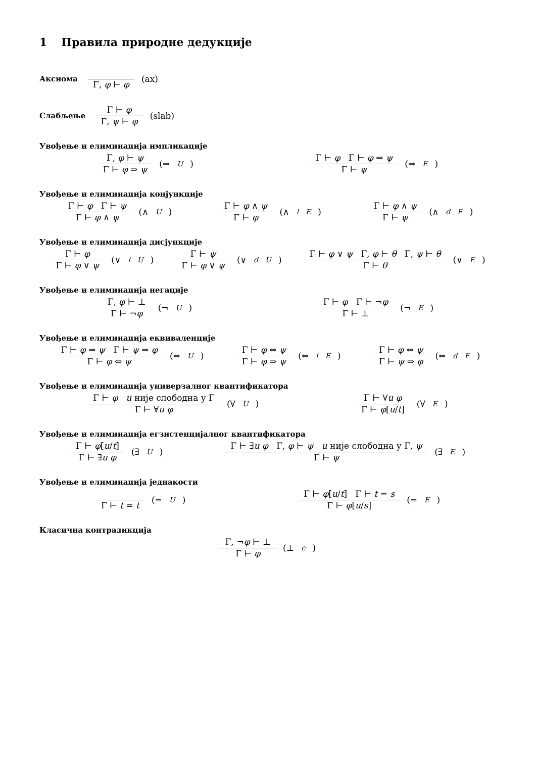1 Правила природне дедукције
Аксиома Γ, φ ⊢ φ (ax)
Слабљење Γ ⊢ φ Γ, ψ ⊢ φ (slab)
Увођење и елиминација импликације
Γ, φ ⊢ ψ Γ ⊢ φ ⇒ ψ (⇒<sub>U</sub>) Γ ⊢ φ Γ ⊢ φ ⇒ ψ Γ ⊢ ψ (⇒<sub>E</sub>)
Увођење и елиминација конјункције
Γ ⊢ φ Γ ⊢ ψ Γ ⊢ φ ∧ ψ (∧<sub>U</sub>) Γ ⊢ φ ∧ ψ Γ ⊢ φ (∧<sup>l</sup><sub>E</sub>) Γ ⊢ φ ∧ ψ Γ ⊢ ψ (∧<sup>d</sup><sub>E</sub>)
Увођење и елиминација дисјункције
Γ ⊢ φ Γ ⊢ φ ∨ ψ (∨<sup>l</sup><sub>U</sub>) Γ ⊢ ψ Γ ⊢ φ ∨ ψ (∨<sup>d</sup><sub>U</sub>) Γ ⊢ φ ∨ ψ Γ, φ ⊢ θ Γ, ψ ⊢ θ Γ ⊢ θ (∨<sub>E</sub>)
Увођење и елиминација негације
Γ, φ ⊢ ⊥ Γ ⊢ ¬φ (¬<sub>U</sub>) Γ ⊢ φ Γ ⊢ ¬φ Γ ⊢ ⊥ (¬<sub>E</sub>)
Увођење и елиминација еквиваленције
Γ ⊢ φ ⇒ ψ Γ ⊢ ψ ⇒ φ Γ ⊢ φ ⇔ ψ (⇔<sub>U</sub>) Γ ⊢ φ ⇔ ψ Γ ⊢ φ ⇒ ψ (⇔<sup>l</sup><sub>E</sub>) Γ ⊢ φ ⇔ ψ Γ ⊢ ψ ⇒ φ (⇔<sup>d</sup><sub>E</sub>)
Увођење и елиминација универзалног квантификатора
Γ ⊢ φ u није слободна у Γ Γ ⊢ ∀u φ (∀<sub>U</sub>) Γ ⊢ ∀u φ Γ ⊢ φ[u/t] (∀<sub>E</sub>)
Увођење и елиминација егзистенцијалног квантификатора
Γ ⊢ φ[u/t] Γ ⊢ ∃u φ (∃<sub>U</sub>) Γ ⊢ ∃u φ Γ, φ ⊢ ψ u није слободна у Γ, ψ Γ ⊢ ψ (∃<sub>E</sub>)
Увођење и елиминација једнакости
Γ ⊢ t = t (=<sub>U</sub>) Γ ⊢ φ[u/t] Γ ⊢ t = s Γ ⊢ φ[u/s] (=<sub>E</sub>)
Класична контрадикција
Γ, ¬φ ⊢ ⊥ Γ ⊢ φ (⊥<sub>c</sub>)